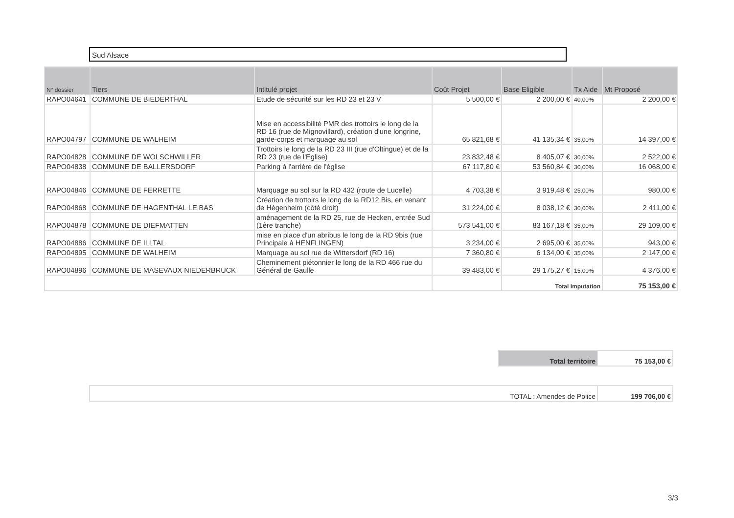Sud Alsace
| N° dossier | Tiers | Intitulé projet | Coût Projet | Base Eligible | Tx Aide | Mt Proposé |
| --- | --- | --- | --- | --- | --- | --- |
| RAPO04641 | COMMUNE DE BIEDERTHAL | Etude de sécurité sur les RD 23 et 23 V | 5 500,00 € | 2 200,00 € | 40,00% | 2 200,00 € |
| RAPO04797 | COMMUNE DE WALHEIM | Mise en accessibilité PMR des trottoirs le long de la RD 16 (rue de Mignovillard), création d'une longrine, garde-corps et marquage au sol | 65 821,68 € | 41 135,34 € | 35,00% | 14 397,00 € |
| RAPO04828 | COMMUNE DE WOLSCHWILLER | Trottoirs le long de la RD 23 III (rue d'Oltingue) et de la RD 23 (rue de l'Eglise) | 23 832,48 € | 8 405,07 € | 30,00% | 2 522,00 € |
| RAPO04838 | COMMUNE DE BALLERSDORF | Parking à l'arrière de l'église | 67 117,80 € | 53 560,84 € | 30,00% | 16 068,00 € |
| RAPO04846 | COMMUNE DE FERRETTE | Marquage au sol sur la RD 432 (route de Lucelle) | 4 703,38 € | 3 919,48 € | 25,00% | 980,00 € |
| RAPO04868 | COMMUNE DE HAGENTHAL LE BAS | Création de trottoirs le long de la RD12 Bis, en venant de Hégenheim (côté droit) | 31 224,00 € | 8 038,12 € | 30,00% | 2 411,00 € |
| RAPO04878 | COMMUNE DE DIEFMATTEN | aménagement de la RD 25, rue de Hecken, entrée Sud (1ère tranche) | 573 541,00 € | 83 167,18 € | 35,00% | 29 109,00 € |
| RAPO04886 | COMMUNE DE ILLTAL | mise en place d'un abribus le long de la RD 9bis (rue Principale à HENFLINGEN) | 3 234,00 € | 2 695,00 € | 35,00% | 943,00 € |
| RAPO04895 | COMMUNE DE WALHEIM | Marquage au sol rue de Wittersdorf (RD 16) | 7 360,80 € | 6 134,00 € | 35,00% | 2 147,00 € |
| RAPO04896 | COMMUNE DE MASEVAUX NIEDERBRUCK | Cheminement piétonnier le long de la RD 466 rue du Général de Gaulle | 39 483,00 € | 29 175,27 € | 15,00% | 4 376,00 € |
| | | | | Total Imputation | | 75 153,00 € |
| Total territoire | 75 153,00 € |
| TOTAL : Amendes de Police | 199 706,00 € |
3/3